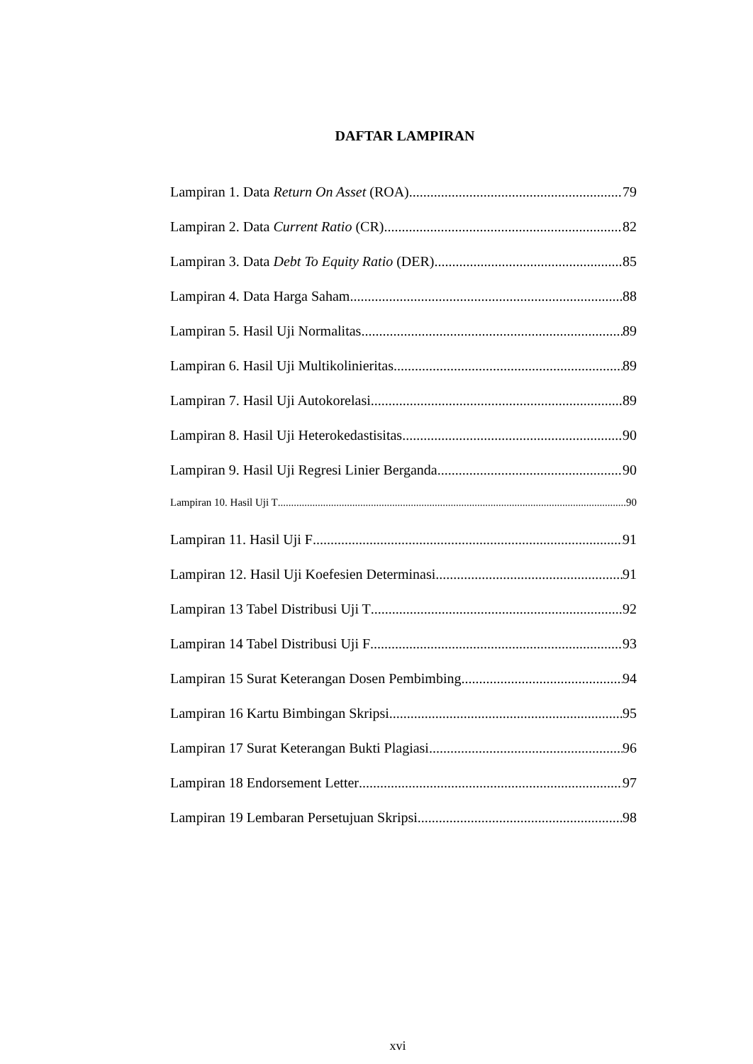DAFTAR LAMPIRAN
Lampiran 1. Data Return On Asset (ROA) 79
Lampiran 2. Data Current Ratio (CR) 82
Lampiran 3. Data Debt To Equity Ratio (DER) 85
Lampiran 4. Data Harga Saham 88
Lampiran 5. Hasil Uji Normalitas 89
Lampiran 6. Hasil Uji Multikolinieritas 89
Lampiran 7. Hasil Uji Autokorelasi 89
Lampiran 8. Hasil Uji Heterokedastisitas 90
Lampiran 9. Hasil Uji Regresi Linier Berganda 90
Lampiran 10. Hasil Uji T 90
Lampiran 11. Hasil Uji F 91
Lampiran 12. Hasil Uji Koefesien Determinasi 91
Lampiran 13 Tabel Distribusi Uji T 92
Lampiran 14 Tabel Distribusi Uji F 93
Lampiran 15 Surat Keterangan Dosen Pembimbing 94
Lampiran 16 Kartu Bimbingan Skripsi 95
Lampiran 17 Surat Keterangan Bukti Plagiasi. 96
Lampiran 18 Endorsement Letter 97
Lampiran 19 Lembaran Persetujuan Skripsi 98
xvi